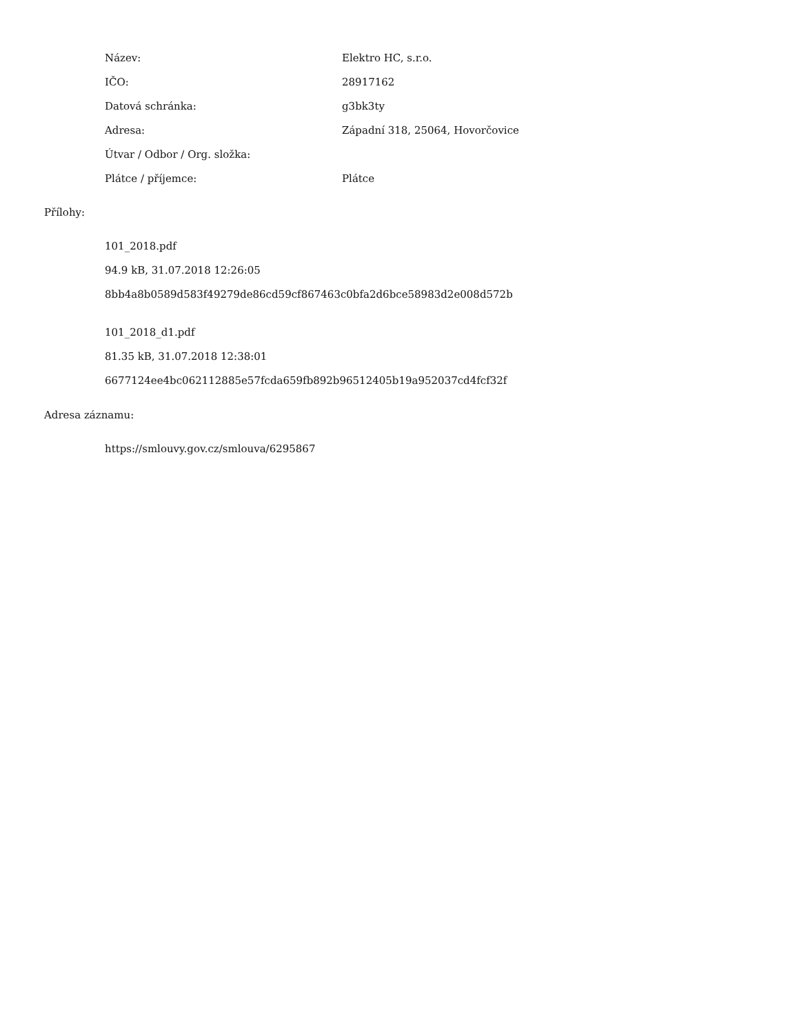| Název: | Elektro HC, s.r.o. |
| IČO: | 28917162 |
| Datová schránka: | g3bk3ty |
| Adresa: | Západní 318, 25064, Hovorčovice |
| Útvar / Odbor / Org. složka: | |
| Plátce / příjemce: | Plátce |
Přílohy:
101_2018.pdf
94.9 kB, 31.07.2018 12:26:05
8bb4a8b0589d583f49279de86cd59cf867463c0bfa2d6bce58983d2e008d572b
101_2018_d1.pdf
81.35 kB, 31.07.2018 12:38:01
6677124ee4bc062112885e57fcda659fb892b96512405b19a952037cd4fcf32f
Adresa záznamu:
https://smlouvy.gov.cz/smlouva/6295867